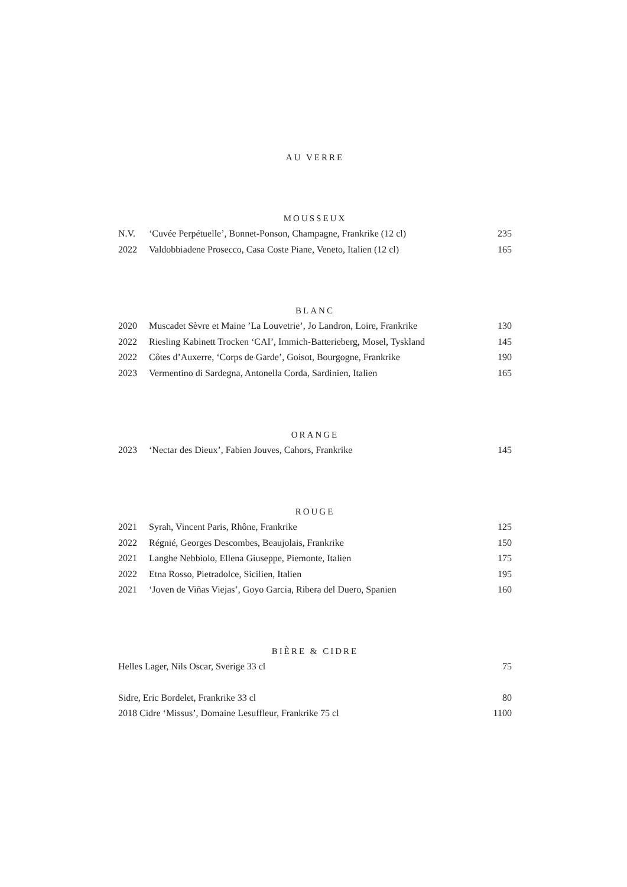AU VERRE
MOUSSEUX
N.V. ‘Cuvée Perpétuelle’, Bonnet-Ponson, Champagne, Frankrike (12 cl) 235
2022 Valdobbiadene Prosecco, Casa Coste Piane, Veneto, Italien (12 cl) 165
BLANC
2020 Muscadet Sèvre et Maine ’La Louvetrie’, Jo Landron, Loire, Frankrike 130
2022 Riesling Kabinett Trocken ‘CAI’, Immich-Batterieberg, Mosel, Tyskland 145
2022 Côtes d’Auxerre, ‘Corps de Garde’, Goisot, Bourgogne, Frankrike 190
2023 Vermentino di Sardegna, Antonella Corda, Sardinien, Italien 165
ORANGE
2023 ‘Nectar des Dieux’, Fabien Jouves, Cahors, Frankrike 145
ROUGE
2021 Syrah, Vincent Paris, Rhône, Frankrike 125
2022 Régnié, Georges Descombes, Beaujolais, Frankrike 150
2021 Langhe Nebbiolo, Ellena Giuseppe, Piemonte, Italien 175
2022 Etna Rosso, Pietradolce, Sicilien, Italien 195
2021 ‘Joven de Viñas Viejas’, Goyo Garcia, Ribera del Duero, Spanien 160
BIÈRE & CIDRE
Helles Lager, Nils Oscar, Sverige 33 cl 75
Sidre, Eric Bordelet, Frankrike 33 cl 80
2018 Cidre ‘Missus’, Domaine Lesuffleur, Frankrike 75 cl 1100